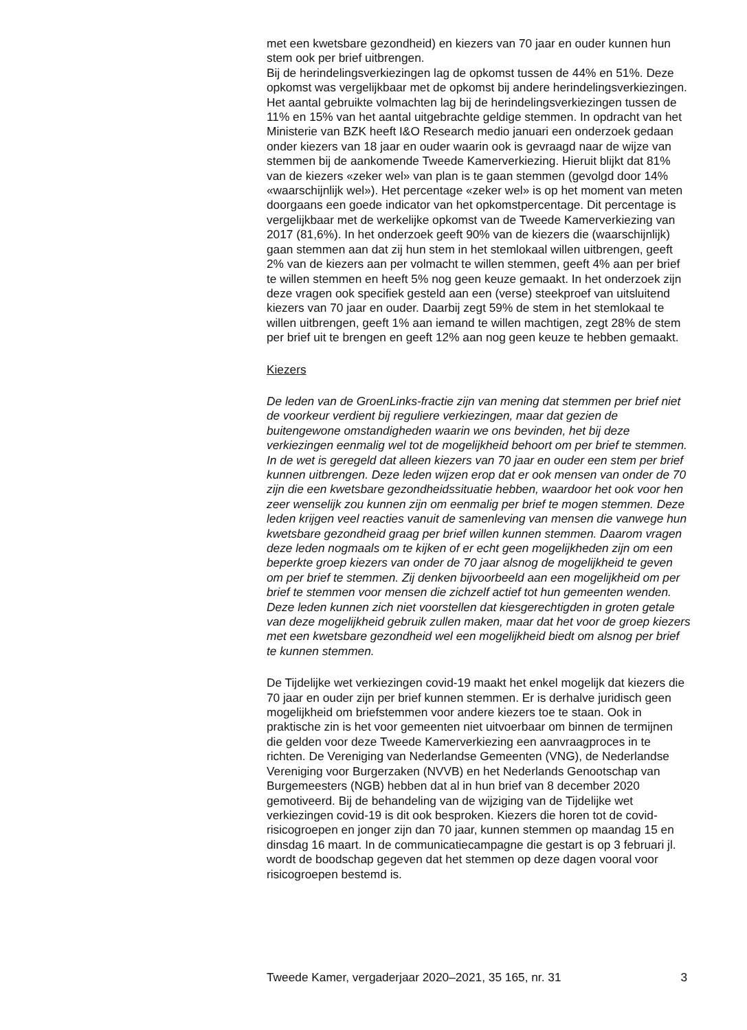met een kwetsbare gezondheid) en kiezers van 70 jaar en ouder kunnen hun stem ook per brief uitbrengen.
Bij de herindelingsverkiezingen lag de opkomst tussen de 44% en 51%. Deze opkomst was vergelijkbaar met de opkomst bij andere herindelingsverkiezingen. Het aantal gebruikte volmachten lag bij de herindelingsverkiezingen tussen de 11% en 15% van het aantal uitgebrachte geldige stemmen. In opdracht van het Ministerie van BZK heeft I&O Research medio januari een onderzoek gedaan onder kiezers van 18 jaar en ouder waarin ook is gevraagd naar de wijze van stemmen bij de aankomende Tweede Kamerverkiezing. Hieruit blijkt dat 81% van de kiezers «zeker wel» van plan is te gaan stemmen (gevolgd door 14% «waarschijnlijk wel»). Het percentage «zeker wel» is op het moment van meten doorgaans een goede indicator van het opkomstpercentage. Dit percentage is vergelijkbaar met de werkelijke opkomst van de Tweede Kamerverkiezing van 2017 (81,6%). In het onderzoek geeft 90% van de kiezers die (waarschijnlijk) gaan stemmen aan dat zij hun stem in het stemlokaal willen uitbrengen, geeft 2% van de kiezers aan per volmacht te willen stemmen, geeft 4% aan per brief te willen stemmen en heeft 5% nog geen keuze gemaakt. In het onderzoek zijn deze vragen ook specifiek gesteld aan een (verse) steekproef van uitsluitend kiezers van 70 jaar en ouder. Daarbij zegt 59% de stem in het stemlokaal te willen uitbrengen, geeft 1% aan iemand te willen machtigen, zegt 28% de stem per brief uit te brengen en geeft 12% aan nog geen keuze te hebben gemaakt.
Kiezers
De leden van de GroenLinks-fractie zijn van mening dat stemmen per brief niet de voorkeur verdient bij reguliere verkiezingen, maar dat gezien de buitengewone omstandigheden waarin we ons bevinden, het bij deze verkiezingen eenmalig wel tot de mogelijkheid behoort om per brief te stemmen. In de wet is geregeld dat alleen kiezers van 70 jaar en ouder een stem per brief kunnen uitbrengen. Deze leden wijzen erop dat er ook mensen van onder de 70 zijn die een kwetsbare gezondheidssituatie hebben, waardoor het ook voor hen zeer wenselijk zou kunnen zijn om eenmalig per brief te mogen stemmen. Deze leden krijgen veel reacties vanuit de samenleving van mensen die vanwege hun kwetsbare gezondheid graag per brief willen kunnen stemmen. Daarom vragen deze leden nogmaals om te kijken of er echt geen mogelijkheden zijn om een beperkte groep kiezers van onder de 70 jaar alsnog de mogelijkheid te geven om per brief te stemmen. Zij denken bijvoorbeeld aan een mogelijkheid om per brief te stemmen voor mensen die zichzelf actief tot hun gemeenten wenden. Deze leden kunnen zich niet voorstellen dat kiesgerechtigden in groten getale van deze mogelijkheid gebruik zullen maken, maar dat het voor de groep kiezers met een kwetsbare gezondheid wel een mogelijkheid biedt om alsnog per brief te kunnen stemmen.
De Tijdelijke wet verkiezingen covid-19 maakt het enkel mogelijk dat kiezers die 70 jaar en ouder zijn per brief kunnen stemmen. Er is derhalve juridisch geen mogelijkheid om briefstemmen voor andere kiezers toe te staan. Ook in praktische zin is het voor gemeenten niet uitvoerbaar om binnen de termijnen die gelden voor deze Tweede Kamerverkiezing een aanvraagproces in te richten. De Vereniging van Nederlandse Gemeenten (VNG), de Nederlandse Vereniging voor Burgerzaken (NVVB) en het Nederlands Genootschap van Burgemeesters (NGB) hebben dat al in hun brief van 8 december 2020 gemotiveerd. Bij de behandeling van de wijziging van de Tijdelijke wet verkiezingen covid-19 is dit ook besproken. Kiezers die horen tot de covid-risicogroepen en jonger zijn dan 70 jaar, kunnen stemmen op maandag 15 en dinsdag 16 maart. In de communicatiecampagne die gestart is op 3 februari jl. wordt de boodschap gegeven dat het stemmen op deze dagen vooral voor risicogroepen bestemd is.
Tweede Kamer, vergaderjaar 2020–2021, 35 165, nr. 31 3